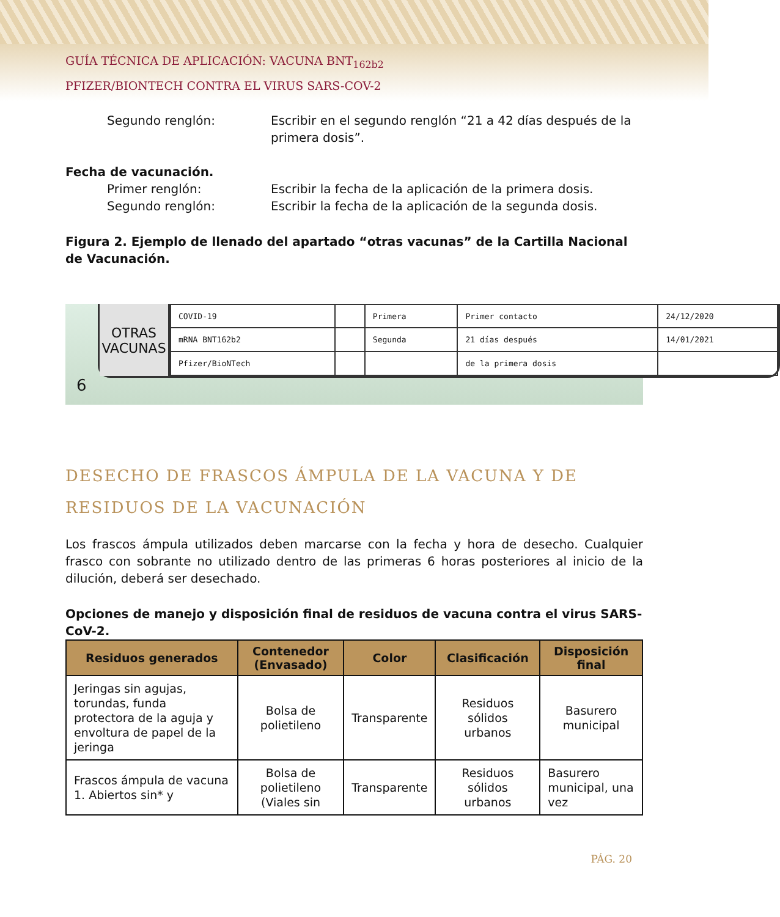GUÍA TÉCNICA DE APLICACIÓN: VACUNA BNT<sub>162b2</sub>
PFIZER/BIONTECH CONTRA EL VIRUS SARS-COV-2
Segundo renglón: Escribir en el segundo renglón “21 a 42 días después de la primera dosis”.
Fecha de vacunación.
Primer renglón: Escribir la fecha de la aplicación de la primera dosis.
Segundo renglón: Escribir la fecha de la aplicación de la segunda dosis.
Figura 2. Ejemplo de llenado del apartado “otras vacunas” de la Cartilla Nacional de Vacunación.
OTRAS VACUNAS
| COVID-19 | | Primera | Primer contacto | 24/12/2020 |
| mRNA BNT162b2 | | Segunda | 21 días después | 14/01/2021 |
| Pfizer/BioNTech | | | de la primera dosis | |
6
DESECHO DE FRASCOS ÁMPULA DE LA VACUNA Y DE RESIDUOS DE LA VACUNACIÓN
Los frascos ámpula utilizados deben marcarse con la fecha y hora de desecho. Cualquier frasco con sobrante no utilizado dentro de las primeras 6 horas posteriores al inicio de la dilución, deberá ser desechado.
Opciones de manejo y disposición final de residuos de vacuna contra el virus SARS-CoV-2.
| Residuos generados | Contenedor (Envasado) | Color | Clasificación | Disposición final |
| --- | --- | --- | --- | --- |
| Jeringas sin agujas, torundas, funda protectora de la aguja y envoltura de papel de la jeringa | Bolsa de polietileno | Transparente | Residuos sólidos urbanos | Basurero municipal |
| Frascos ámpula de vacuna 1. Abiertos sin* y | Bolsa de polietileno (Viales sin | Transparente | Residuos sólidos urbanos | Basurero municipal, una vez |
PÁG. 20